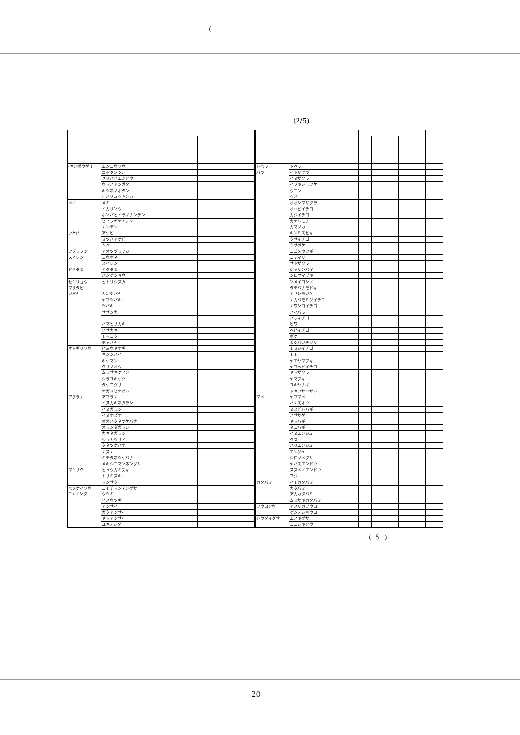(
(2/5)
| (キンポウゲ ) | エンコウソウ | | | | | | | トベラ | トベラ | | | | | | |
| | コボタンヅル | | | | | | | バラ | イトザクラ | | | | | | |
| | セリバヒエンソウ | | | | | | | | イヌザクラ | | | | | | |
| | ウマノアシガタ | | | | | | | | イブキシモツケ | | | | | | |
| | キツネノボタン | | | | | | | | ウコン | | | | | | |
| | ヒメリュウキンカ | | | | | | | | ウメ | | | | | | |
| メギ | メギ | | | | | | | | オオシマザクラ | | | | | | |
| | イカリソウ | | | | | | | | オヘビイチゴ | | | | | | |
| | ホソバヒイラギナンテン | | | | | | | | カジイチゴ | | | | | | |
| | ヒイラギナンテン | | | | | | | | カナメモチ | | | | | | |
| | ナンテン | | | | | | | | カマツカ | | | | | | |
| アケビ | アケビ | | | | | | | | キンミズヒキ | | | | | | |
| | ミツバアケビ | | | | | | | | クサイチゴ | | | | | | |
| | ムベ | | | | | | | | クサボケ | | | | | | |
| ツヅラフジ | アオツヅラフジ | | | | | | | | コゴメウツギ | | | | | | |
| スイレン | コウホネ | | | | | | | | コデマリ | | | | | | |
| | スイレン | | | | | | | | サトザクラ | | | | | | |
| ドクダミ | ドクダミ | | | | | | | | シャリンバイ | | | | | | |
| | ハンゲショウ | | | | | | | | シロヤマブキ | | | | | | |
| センリョウ | ヒトリシズカ | | | | | | | | ソメイヨシノ | | | | | | |
| マタタビ | | | | | | | | | タチバナモドキ | | | | | | |
| ツバキ | カンツバキ | | | | | | | | トサシモツケ | | | | | | |
| | ヤブツバキ | | | | | | | | ナガバモミジイチゴ | | | | | | |
| | ツバキ | | | | | | | | ナワシロイチゴ | | | | | | |
| | サザンカ | | | | | | | | ノイバラ | | | | | | |
| | | | | | | | | | バライチゴ | | | | | | |
| | ハマヒサカキ | | | | | | | | ビワ | | | | | | |
| | ヒサカキ | | | | | | | | ヘビイチゴ | | | | | | |
| | モッコク | | | | | | | | ボケ | | | | | | |
| | チャノキ | | | | | | | | ミツバツチグリ | | | | | | |
| オトギリソウ | ビヨウヤナギ | | | | | | | | モミジイチゴ | | | | | | |
| | キンシバイ | | | | | | | | モモ | | | | | | |
| | キケマン | | | | | | | | ヤエヤマブキ | | | | | | |
| | クサノオウ | | | | | | | | ヤブヘビイチゴ | | | | | | |
| | ムラサキケマン | | | | | | | | ヤマザクラ | | | | | | |
| | シラユキゲシ | | | | | | | | ヤマブキ | | | | | | |
| | タケニグサ | | | | | | | | ユキヤナギ | | | | | | |
| | ナガミヒナゲシ | | | | | | | | トキワサンザシ | | | | | | |
| アブラナ | アブラナ | | | | | | | マメ | ヤブマメ | | | | | | |
| | イヌカキネガラシ | | | | | | | | ハナズオウ | | | | | | |
| | イヌガラシ | | | | | | | | ヌスビトハギ | | | | | | |
| | イヌナズナ | | | | | | | | ノササゲ | | | | | | |
| | オオバタネツケバナ | | | | | | | | ヤマハギ | | | | | | |
| | オランダガラシ | | | | | | | | ネコハギ | | | | | | |
| | カキネガラシ | | | | | | | | イヌエンジュ | | | | | | |
| | ショカツサイ | | | | | | | | クズ | | | | | | |
| | タネツケバナ | | | | | | | | ハリエンジュ | | | | | | |
| | ナズナ | | | | | | | | エンジュ | | | | | | |
| | ミチタネツケバナ | | | | | | | | シロツメクサ | | | | | | |
| | メキシコマンネングサ | | | | | | | | ヤハズエンドウ | | | | | | |
| マンサク | ヒュウガミズキ | | | | | | | | スズメノエンドウ | | | | | | |
| | トサミズキ | | | | | | | | フジ | | | | | | |
| | マンサク | | | | | | | カタバミ | イモカタバミ | | | | | | |
| ベンケイソウ | コモチマンネングサ | | | | | | | | カタバミ | | | | | | |
| ユキノシタ | ウツギ | | | | | | | | アカカタバミ | | | | | | |
| | ヒメウツギ | | | | | | | | ムラサキカタバミ | | | | | | |
| | アジサイ | | | | | | | フウロソウ | アメリカフウロ | | | | | | |
| | ガクアジサイ | | | | | | | | ゲンノショウコ | | | | | | |
| | ヤマアジサイ | | | | | | | トウダイグサ | エノキグサ | | | | | | |
| | ユキノシタ | | | | | | | | コニシキソウ | | | | | | |
( 5 )
20